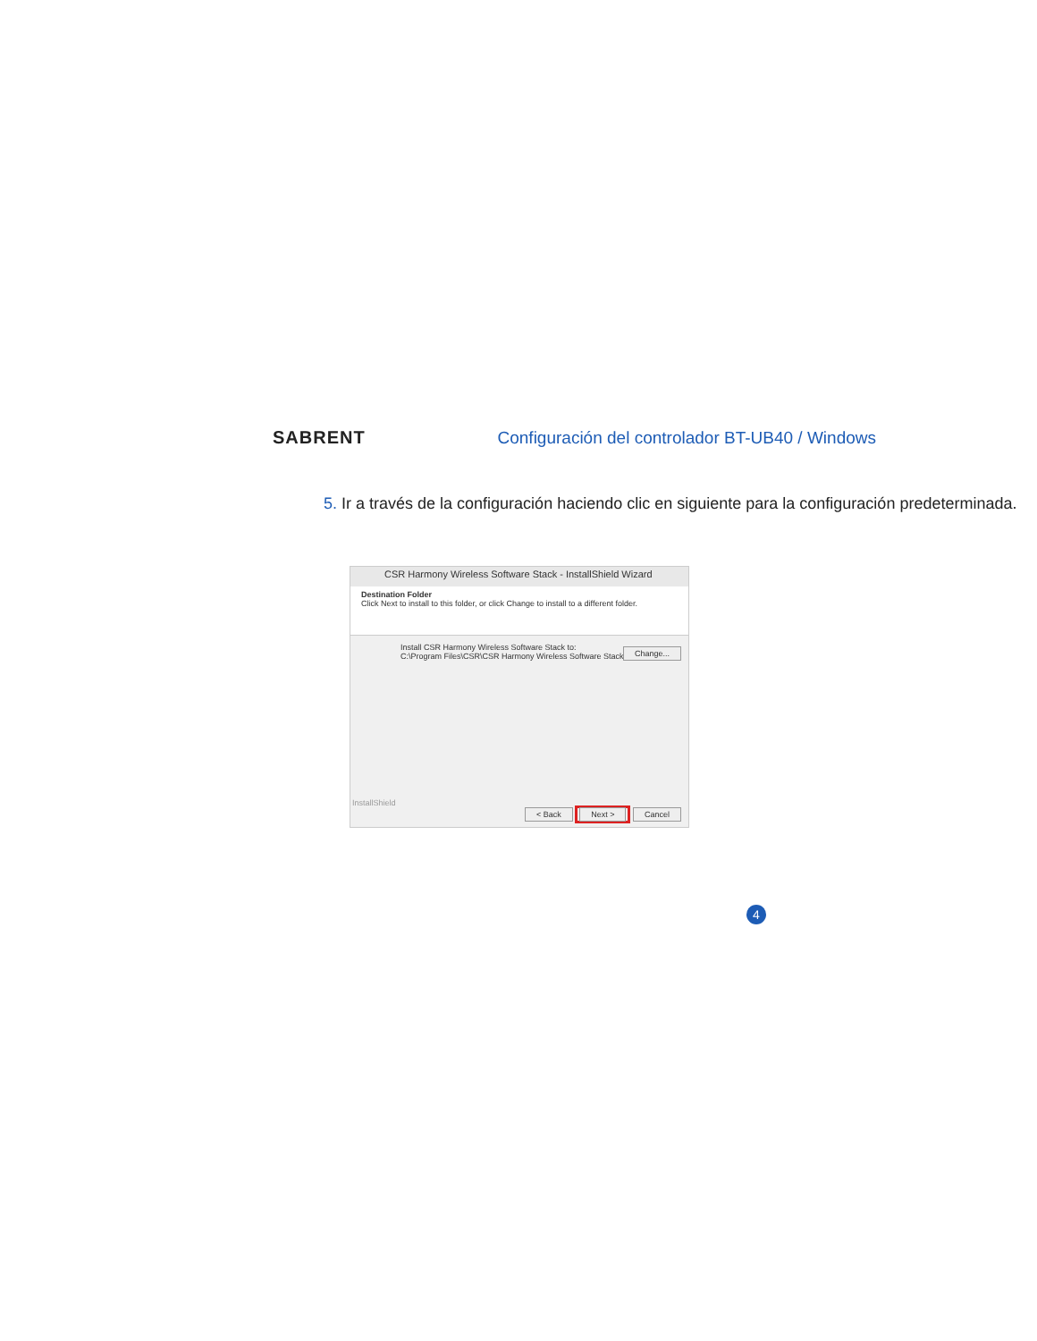SABRENT
Configuración del controlador BT-UB40 / Windows
5. Ir a través de la configuración haciendo clic en siguiente para la configuración predeterminada.
CSR Harmony Wireless Software Stack - InstallShield Wizard
Destination Folder
Click Next to install to this folder, or click Change to install to a different folder.
Install CSR Harmony Wireless Software Stack to:
C:\Program Files\CSR\CSR Harmony Wireless Software Stack\
Change...
InstallShield
< Back Next > Cancel
4